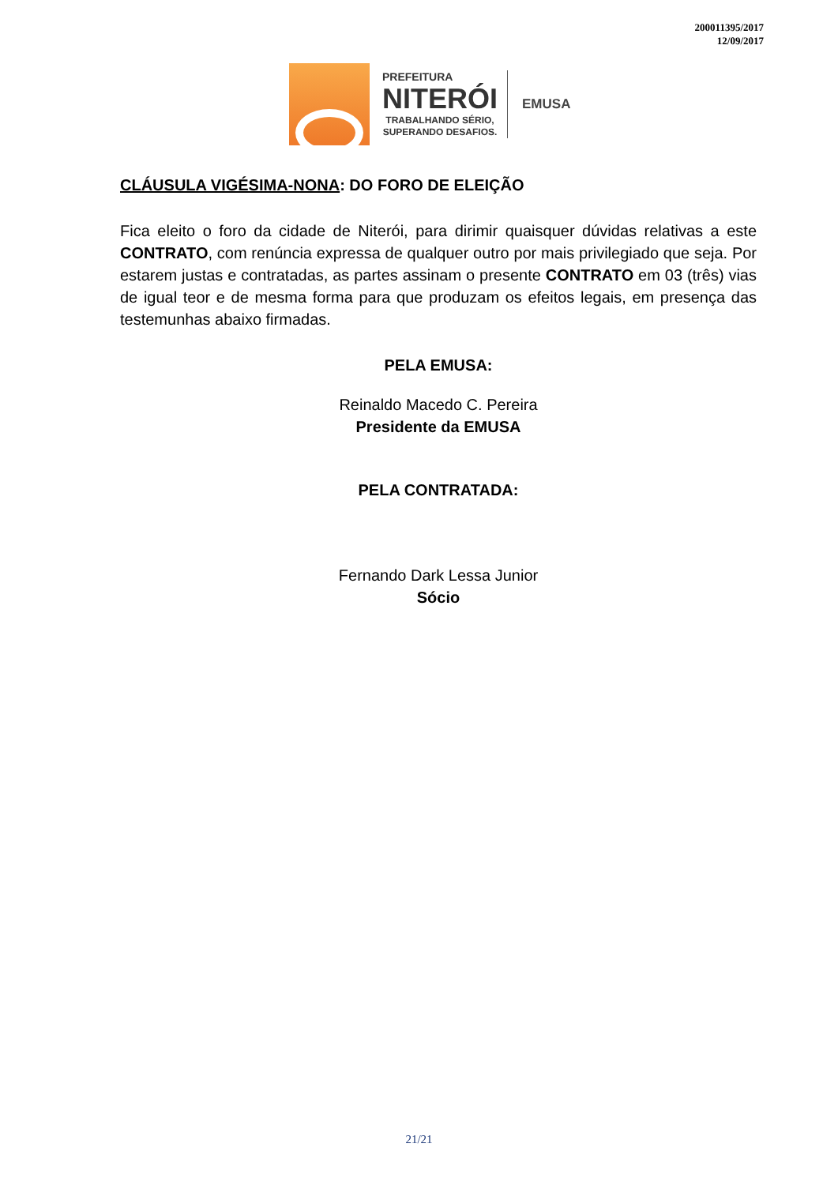200011395/2017
12/09/2017
PREFEITURA
NITERÓI
TRABALHANDO SÉRIO,
SUPERANDO DESAFIOS.
EMUSA
CLÁUSULA VIGÉSIMA-NONA: DO FORO DE ELEIÇÃO
Fica eleito o foro da cidade de Niterói, para dirimir quaisquer dúvidas relativas a este CONTRATO, com renúncia expressa de qualquer outro por mais privilegiado que seja. Por estarem justas e contratadas, as partes assinam o presente CONTRATO em 03 (três) vias de igual teor e de mesma forma para que produzam os efeitos legais, em presença das testemunhas abaixo firmadas.
PELA EMUSA:
Reinaldo Macedo C. Pereira
Presidente da EMUSA
PELA CONTRATADA:
Fernando Dark Lessa Junior
Sócio
21/21